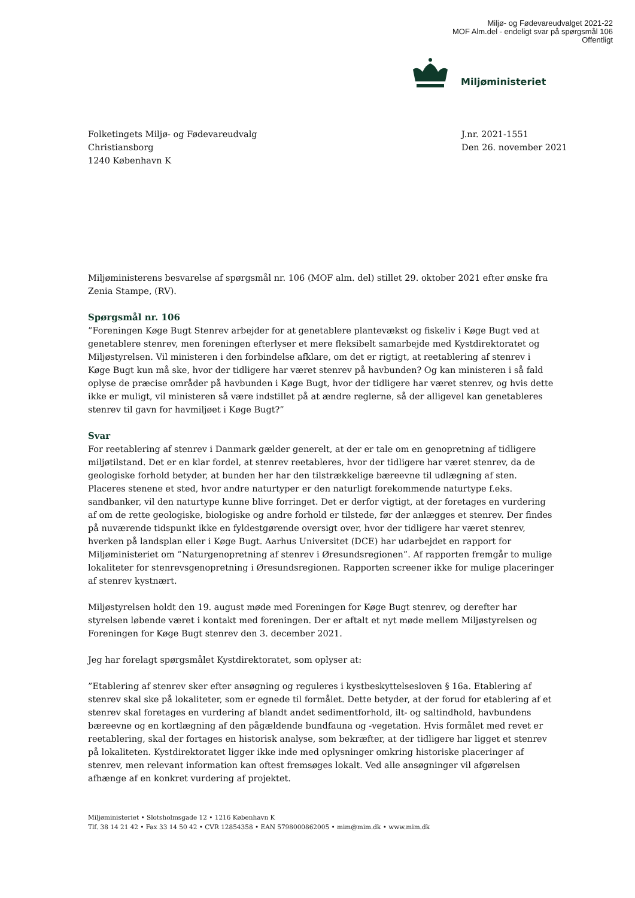Miljø- og Fødevareudvalget 2021-22
MOF Alm.del - endeligt svar på spørgsmål 106
Offentligt
Miljøministeriet
Folketingets Miljø- og Fødevareudvalg
Christiansborg
1240 København K
J.nr. 2021-1551
Den 26. november 2021
Miljøministerens besvarelse af spørgsmål nr. 106 (MOF alm. del) stillet 29. oktober 2021 efter ønske fra Zenia Stampe, (RV).
Spørgsmål nr. 106
”Foreningen Køge Bugt Stenrev arbejder for at genetablere plantevækst og fiskeliv i Køge Bugt ved at genetablere stenrev, men foreningen efterlyser et mere fleksibelt samarbejde med Kystdirektoratet og Miljøstyrelsen. Vil ministeren i den forbindelse afklare, om det er rigtigt, at reetablering af stenrev i Køge Bugt kun må ske, hvor der tidligere har været stenrev på havbunden? Og kan ministeren i så fald oplyse de præcise områder på havbunden i Køge Bugt, hvor der tidligere har været stenrev, og hvis dette ikke er muligt, vil ministeren så være indstillet på at ændre reglerne, så der alligevel kan genetableres stenrev til gavn for havmiljøet i Køge Bugt?”
Svar
For reetablering af stenrev i Danmark gælder generelt, at der er tale om en genopretning af tidligere miljøtilstand. Det er en klar fordel, at stenrev reetableres, hvor der tidligere har været stenrev, da de geologiske forhold betyder, at bunden her har den tilstrækkelige bæreevne til udlægning af sten. Placeres stenene et sted, hvor andre naturtyper er den naturligt forekommende naturtype f.eks. sandbanker, vil den naturtype kunne blive forringet. Det er derfor vigtigt, at der foretages en vurdering af om de rette geologiske, biologiske og andre forhold er tilstede, før der anlægges et stenrev. Der findes på nuværende tidspunkt ikke en fyldestgørende oversigt over, hvor der tidligere har været stenrev, hverken på landsplan eller i Køge Bugt. Aarhus Universitet (DCE) har udarbejdet en rapport for Miljøministeriet om ”Naturgenopretning af stenrev i Øresundsregionen”. Af rapporten fremgår to mulige lokaliteter for stenrevsgenopretning i Øresundsregionen. Rapporten screener ikke for mulige placeringer af stenrev kystnært.
Miljøstyrelsen holdt den 19. august møde med Foreningen for Køge Bugt stenrev, og derefter har styrelsen løbende været i kontakt med foreningen. Der er aftalt et nyt møde mellem Miljøstyrelsen og Foreningen for Køge Bugt stenrev den 3. december 2021.
Jeg har forelagt spørgsmålet Kystdirektoratet, som oplyser at:
”Etablering af stenrev sker efter ansøgning og reguleres i kystbeskyttelsesloven § 16a. Etablering af stenrev skal ske på lokaliteter, som er egnede til formålet. Dette betyder, at der forud for etablering af et stenrev skal foretages en vurdering af blandt andet sedimentforhold, ilt- og saltindhold, havbundens bæreevne og en kortlægning af den pågældende bundfauna og -vegetation. Hvis formålet med revet er reetablering, skal der fortages en historisk analyse, som bekræfter, at der tidligere har ligget et stenrev på lokaliteten. Kystdirektoratet ligger ikke inde med oplysninger omkring historiske placeringer af stenrev, men relevant information kan oftest fremsøges lokalt. Ved alle ansøgninger vil afgørelsen afhænge af en konkret vurdering af projektet.
Miljøministeriet • Slotsholmsgade 12 • 1216 København K
Tlf. 38 14 21 42 • Fax 33 14 50 42 • CVR 12854358 • EAN 5798000862005 • mim@mim.dk • www.mim.dk